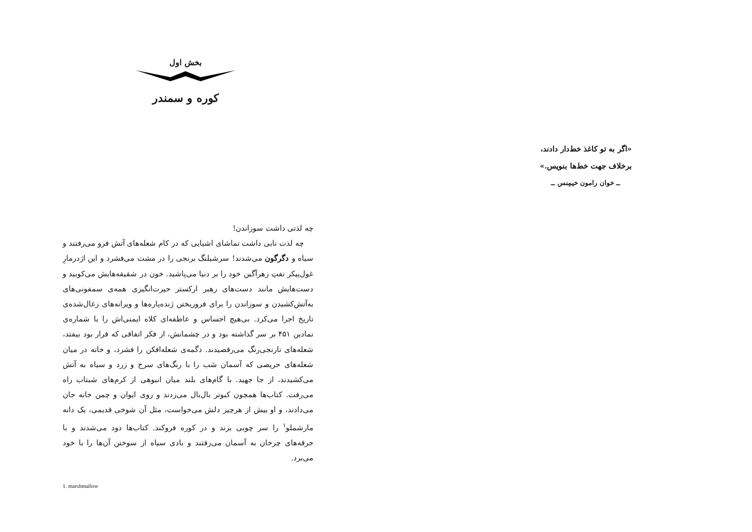بخش اول
کوره و سمندر
چه لذتی داشت سوزاندن!
چه لذت نابی داشت تماشای اشیایی که در کام شعله‌های آتش فرو می‌رفتند و سیاه و دگرگون می‌شدند! سرشیلنگ برنجی را در مشت می‌فشرد و این اژدرمارِ غول‌پیکر نفتِ زهرآگین خود را بر دنیا می‌پاشید. خون در شقیقه‌هایش می‌کوبید و دست‌هایش مانند دست‌های رهبر ارکستر حیرت‌انگیزی همه‌ی سمفونی‌های به‌آتش‌کشیدن و سوزاندن را برای فروریختن ژنده‌پاره‌ها و ویرانه‌های زغال‌شده‌ی تاریخ اجرا می‌کرد. بی‌هیچ احساس و عاطفه‌ای کلاه ایمنی‌اش را با شماره‌ی نمادین ۴۵۱ بر سر گذاشته بود و در چشمانش، از فکر اتفاقی که قرار بود بیفتد، شعله‌های نارنجی‌رنگ می‌رقصیدند. دگمه‌ی شعله‌افکن را فشرد، و خانه در میان شعله‌های حریصی که آسمان شب را با رنگ‌های سرخ و زرد و سیاه به آتش می‌کشیدند، از جا جهید. با گام‌های بلند میان انبوهی از کرم‌های شبتاب راه می‌رفت. کتاب‌ها همچون کبوتر بال‌بال می‌زدند و روی ایوان و چمن خانه جان می‌دادند، و او بیش از هرچیز دلش می‌خواست، مثل آن شوخی قدیمی، یک دانه مارشملو<sup>۱</sup> را سر چوبی بزند و در کوره فروکند. کتاب‌ها دود می‌شدند و با جرقه‌های چرخان به آسمان می‌رفتند و بادی سیاه از سوختن آن‌ها را با خود می‌برد.
1. marshmallow
«اگر به تو کاغذ خط‌دار دادند،
برخلاف جهت خط‌ها بنویس.»
ــ خوان رامون خیمِنس ــ